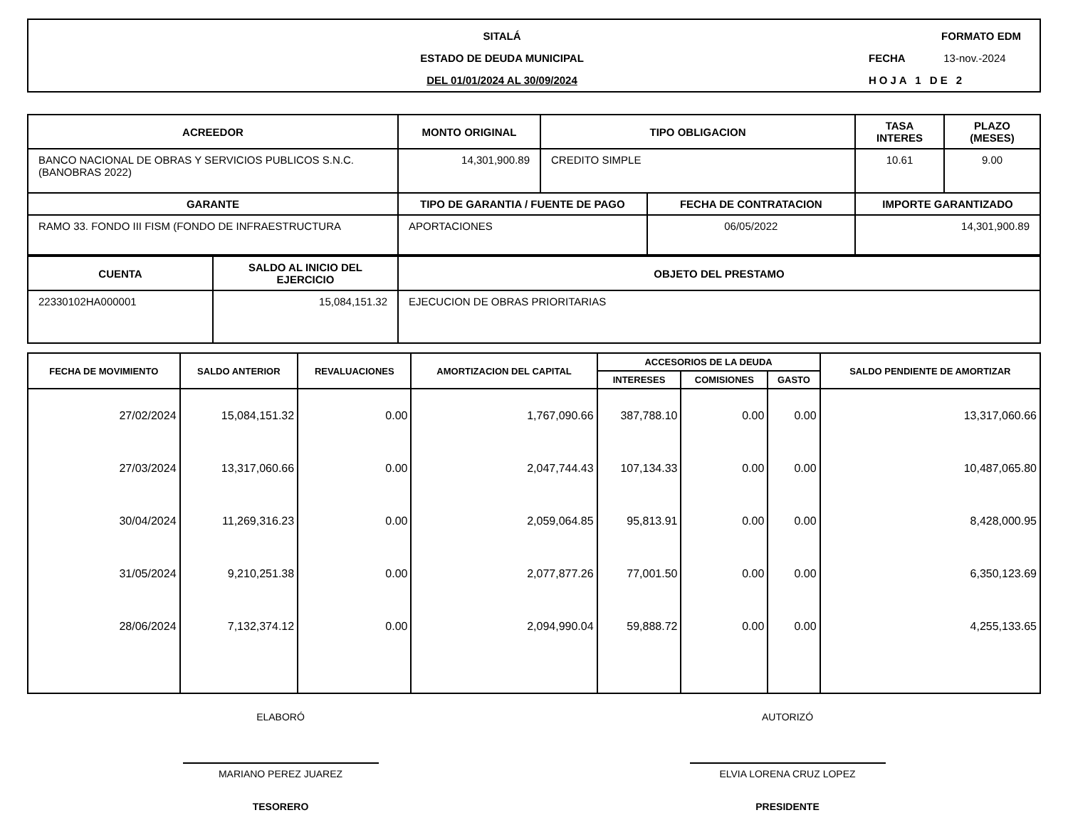SITALÁ
ESTADO DE DEUDA MUNICIPAL
DEL 01/01/2024 AL 30/09/2024
FORMATO EDM
FECHA 13-nov.-2024
HOJA 1 DE 2
| ACREEDOR | MONTO ORIGINAL | TIPO OBLIGACION | | TASA INTERES | PLAZO (MESES) |
| --- | --- | --- | --- | --- | --- |
| BANCO NACIONAL DE OBRAS Y SERVICIOS PUBLICOS S.N.C. (BANOBRAS 2022) | 14,301,900.89 | CREDITO SIMPLE | | 10.61 | 9.00 |
| GARANTE | TIPO DE GARANTIA / FUENTE DE PAGO | | FECHA DE CONTRATACION | IMPORTE GARANTIZADO | |
| RAMO 33. FONDO III FISM (FONDO DE INFRAESTRUCTURA | APORTACIONES | | 06/05/2022 | 14,301,900.89 | |
| CUENTA | SALDO AL INICIO DEL EJERCICIO | OBJETO DEL PRESTAMO |
| --- | --- | --- |
| 22330102HA000001 | 15,084,151.32 | EJECUCION DE OBRAS PRIORITARIAS |
| FECHA DE MOVIMIENTO | SALDO ANTERIOR | REVALUACIONES | AMORTIZACION DEL CAPITAL | ACCESORIOS DE LA DEUDA | | | SALDO PENDIENTE DE AMORTIZAR |
| --- | --- | --- | --- | --- | --- | --- | --- |
| | | | | INTERESES | COMISIONES | GASTO | |
| 27/02/2024 | 15,084,151.32 | 0.00 | 1,767,090.66 | 387,788.10 | 0.00 | 0.00 | 13,317,060.66 |
| 27/03/2024 | 13,317,060.66 | 0.00 | 2,047,744.43 | 107,134.33 | 0.00 | 0.00 | 10,487,065.80 |
| 30/04/2024 | 11,269,316.23 | 0.00 | 2,059,064.85 | 95,813.91 | 0.00 | 0.00 | 8,428,000.95 |
| 31/05/2024 | 9,210,251.38 | 0.00 | 2,077,877.26 | 77,001.50 | 0.00 | 0.00 | 6,350,123.69 |
| 28/06/2024 | 7,132,374.12 | 0.00 | 2,094,990.04 | 59,888.72 | 0.00 | 0.00 | 4,255,133.65 |
ELABORÓ
MARIANO PEREZ JUAREZ
TESORERO
AUTORIZÓ
ELVIA LORENA CRUZ LOPEZ
PRESIDENTE